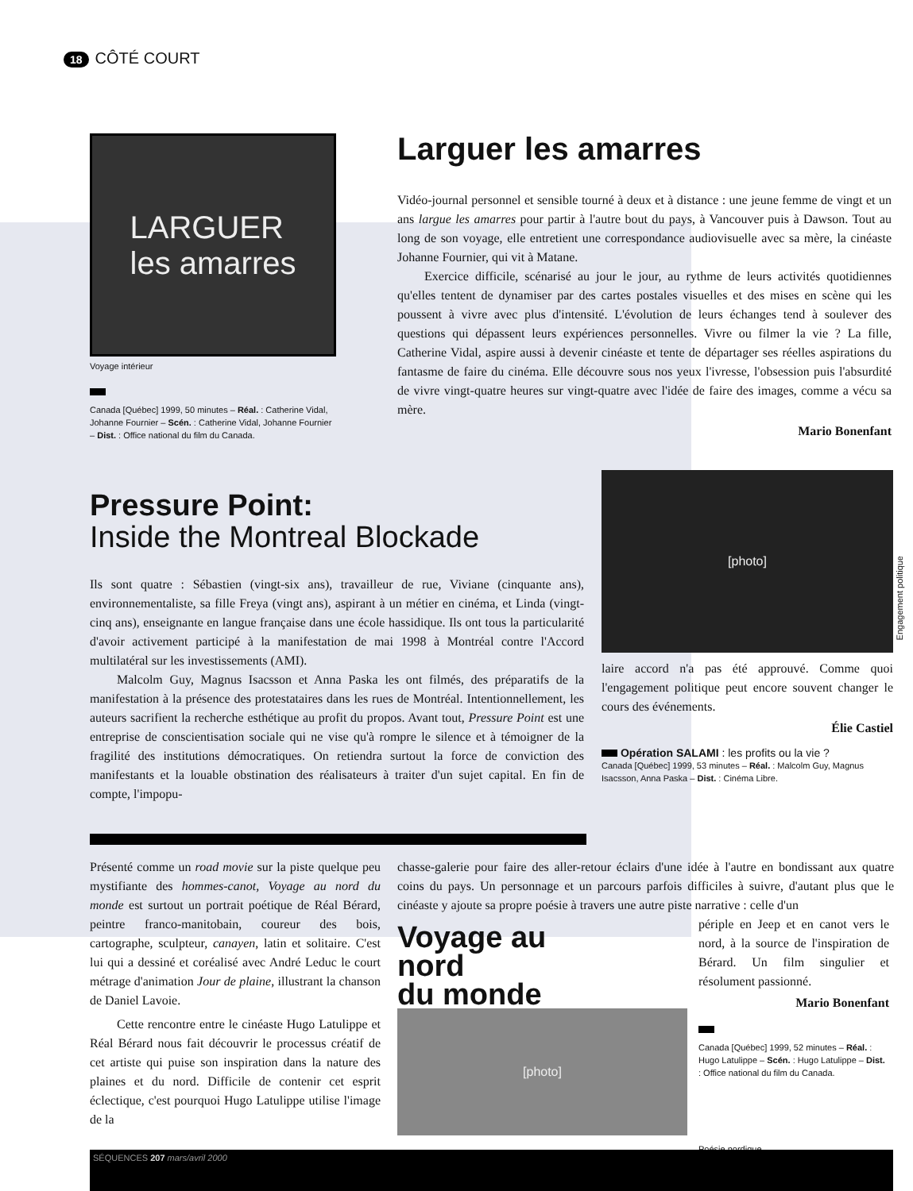18 CÔTÉ COURT
LARGUER
les amarres
Voyage intérieur
Canada [Québec] 1999, 50 minutes – Réal. : Catherine Vidal, Johanne Fournier – Scén. : Catherine Vidal, Johanne Fournier – Dist. : Office national du film du Canada.
Larguer les amarres
Vidéo-journal personnel et sensible tourné à deux et à distance : une jeune femme de vingt et un ans largue les amarres pour partir à l'autre bout du pays, à Vancouver puis à Dawson. Tout au long de son voyage, elle entretient une correspondance audiovisuelle avec sa mère, la cinéaste Johanne Fournier, qui vit à Matane.
Exercice difficile, scénarisé au jour le jour, au rythme de leurs activités quotidiennes qu'elles tentent de dynamiser par des cartes postales visuelles et des mises en scène qui les poussent à vivre avec plus d'intensité. L'évolution de leurs échanges tend à soulever des questions qui dépassent leurs expériences personnelles. Vivre ou filmer la vie ? La fille, Catherine Vidal, aspire aussi à devenir cinéaste et tente de départager ses réelles aspirations du fantasme de faire du cinéma. Elle découvre sous nos yeux l'ivresse, l'obsession puis l'absurdité de vivre vingt-quatre heures sur vingt-quatre avec l'idée de faire des images, comme a vécu sa mère.
Mario Bonenfant
Pressure Point:
Inside the Montreal Blockade
Ils sont quatre : Sébastien (vingt-six ans), travailleur de rue, Viviane (cinquante ans), environnementaliste, sa fille Freya (vingt ans), aspirant à un métier en cinéma, et Linda (vingt-cinq ans), enseignante en langue française dans une école hassidique. Ils ont tous la particularité d'avoir activement participé à la manifestation de mai 1998 à Montréal contre l'Accord multilatéral sur les investissements (AMI).
Malcolm Guy, Magnus Isacsson et Anna Paska les ont filmés, des préparatifs de la manifestation à la présence des protestataires dans les rues de Montréal. Intentionnellement, les auteurs sacrifient la recherche esthétique au profit du propos. Avant tout, Pressure Point est une entreprise de conscientisation sociale qui ne vise qu'à rompre le silence et à témoigner de la fragilité des institutions démocratiques. On retiendra surtout la force de conviction des manifestants et la louable obstination des réalisateurs à traiter d'un sujet capital. En fin de compte, l'impopu-
[photo]
laire accord n'a pas été approuvé. Comme quoi l'engagement politique peut encore souvent changer le cours des événements.
Élie Castiel
Opération SALAMI : les profits ou la vie ?
Canada [Québec] 1999, 53 minutes – Réal. : Malcolm Guy, Magnus Isacsson, Anna Paska – Dist. : Cinéma Libre.
Engagement politique
Présenté comme un road movie sur la piste quelque peu mystifiante des hommes-canot, Voyage au nord du monde est surtout un portrait poétique de Réal Bérard, peintre franco-manitobain, coureur des bois, cartographe, sculpteur, canayen, latin et solitaire. C'est lui qui a dessiné et coréalisé avec André Leduc le court métrage d'animation Jour de plaine, illustrant la chanson de Daniel Lavoie.
Cette rencontre entre le cinéaste Hugo Latulippe et Réal Bérard nous fait découvrir le processus créatif de cet artiste qui puise son inspiration dans la nature des plaines et du nord. Difficile de contenir cet esprit éclectique, c'est pourquoi Hugo Latulippe utilise l'image de la
chasse-galerie pour faire des aller-retour éclairs d'une idée à l'autre en bondissant aux quatre coins du pays. Un personnage et un parcours parfois difficiles à suivre, d'autant plus que le cinéaste y ajoute sa propre poésie à travers une autre piste narrative : celle d'un
Voyage au
nord
du monde
[photo]
périple en Jeep et en canot vers le nord, à la source de l'inspiration de Bérard. Un film singulier et résolument passionné.
Mario Bonenfant
Canada [Québec] 1999, 52 minutes – Réal. : Hugo Latulippe – Scén. : Hugo Latulippe – Dist. : Office national du film du Canada.
Poésie nordique
SÉQUENCES 207 mars/avril 2000